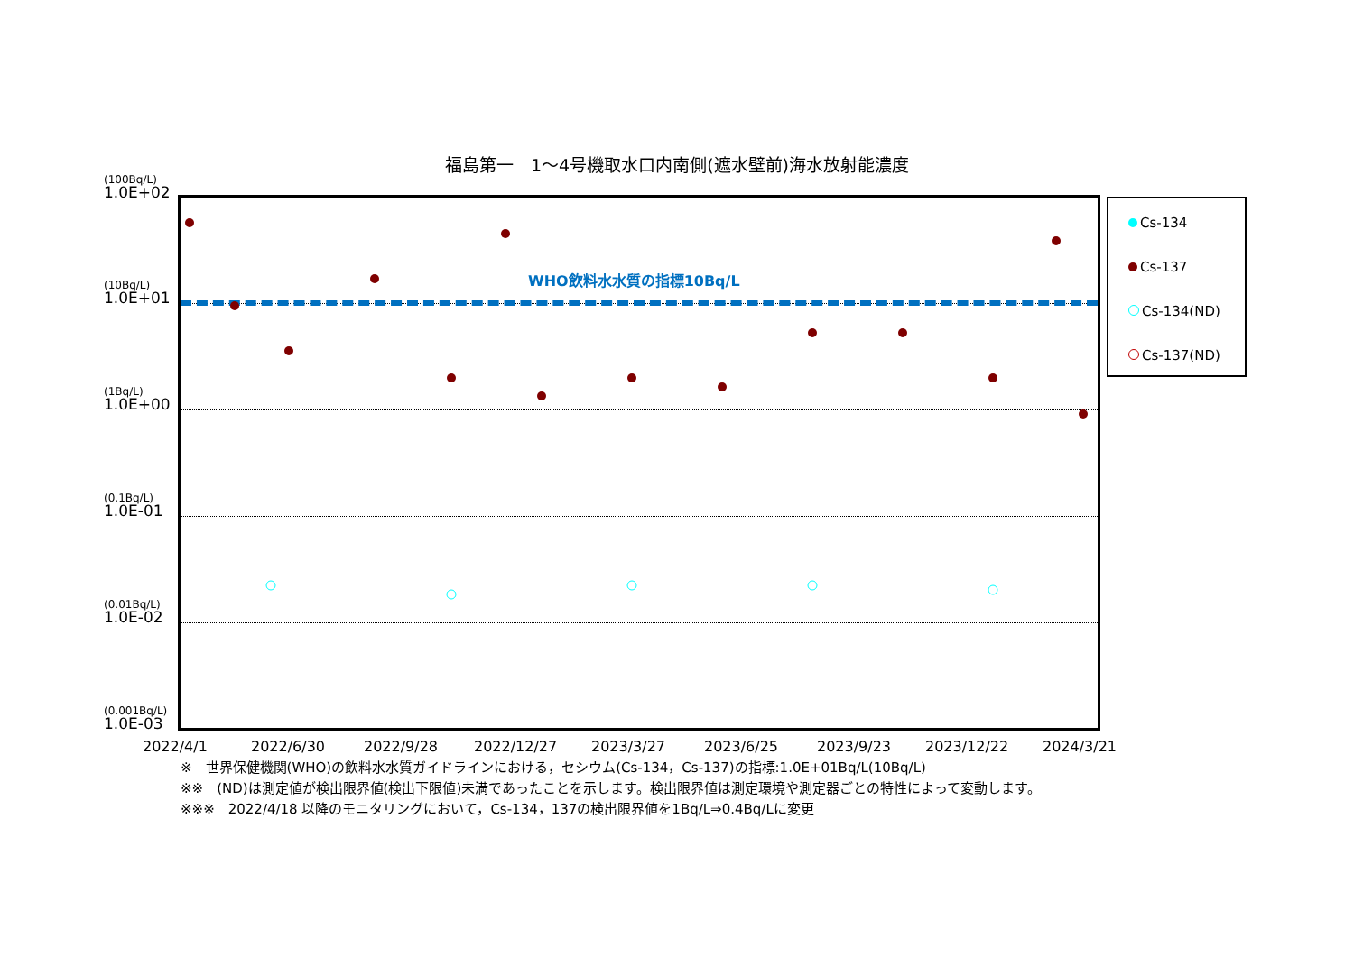福島第一　1～4号機取水口内南側(遮水壁前)海水放射能濃度
(100Bq/L)
1.0E+02
(10Bq/L)
1.0E+01
(1Bq/L)
1.0E+00
(0.1Bq/L)
1.0E-01
(0.01Bq/L)
1.0E-02
(0.001Bq/L)
1.0E-03
WHO飲料水水質の指標10Bq/L
Cs-134
Cs-137
Cs-134(ND)
Cs-137(ND)
2022/4/1 2022/6/30 2022/9/28 2022/12/27 2023/3/27 2023/6/25 2023/9/23 2023/12/22 2024/3/21
※　世界保健機関(WHO)の飲料水水質ガイドラインにおける，セシウム(Cs-134，Cs-137)の指標:1.0E+01Bq/L(10Bq/L)
※※　(ND)は測定値が検出限界値(検出下限値)未満であったことを示します。検出限界値は測定環境や測定器ごとの特性によって変動します。
※※※　2022/4/18 以降のモニタリングにおいて，Cs-134，137の検出限界値を1Bq/L⇒0.4Bq/Lに変更